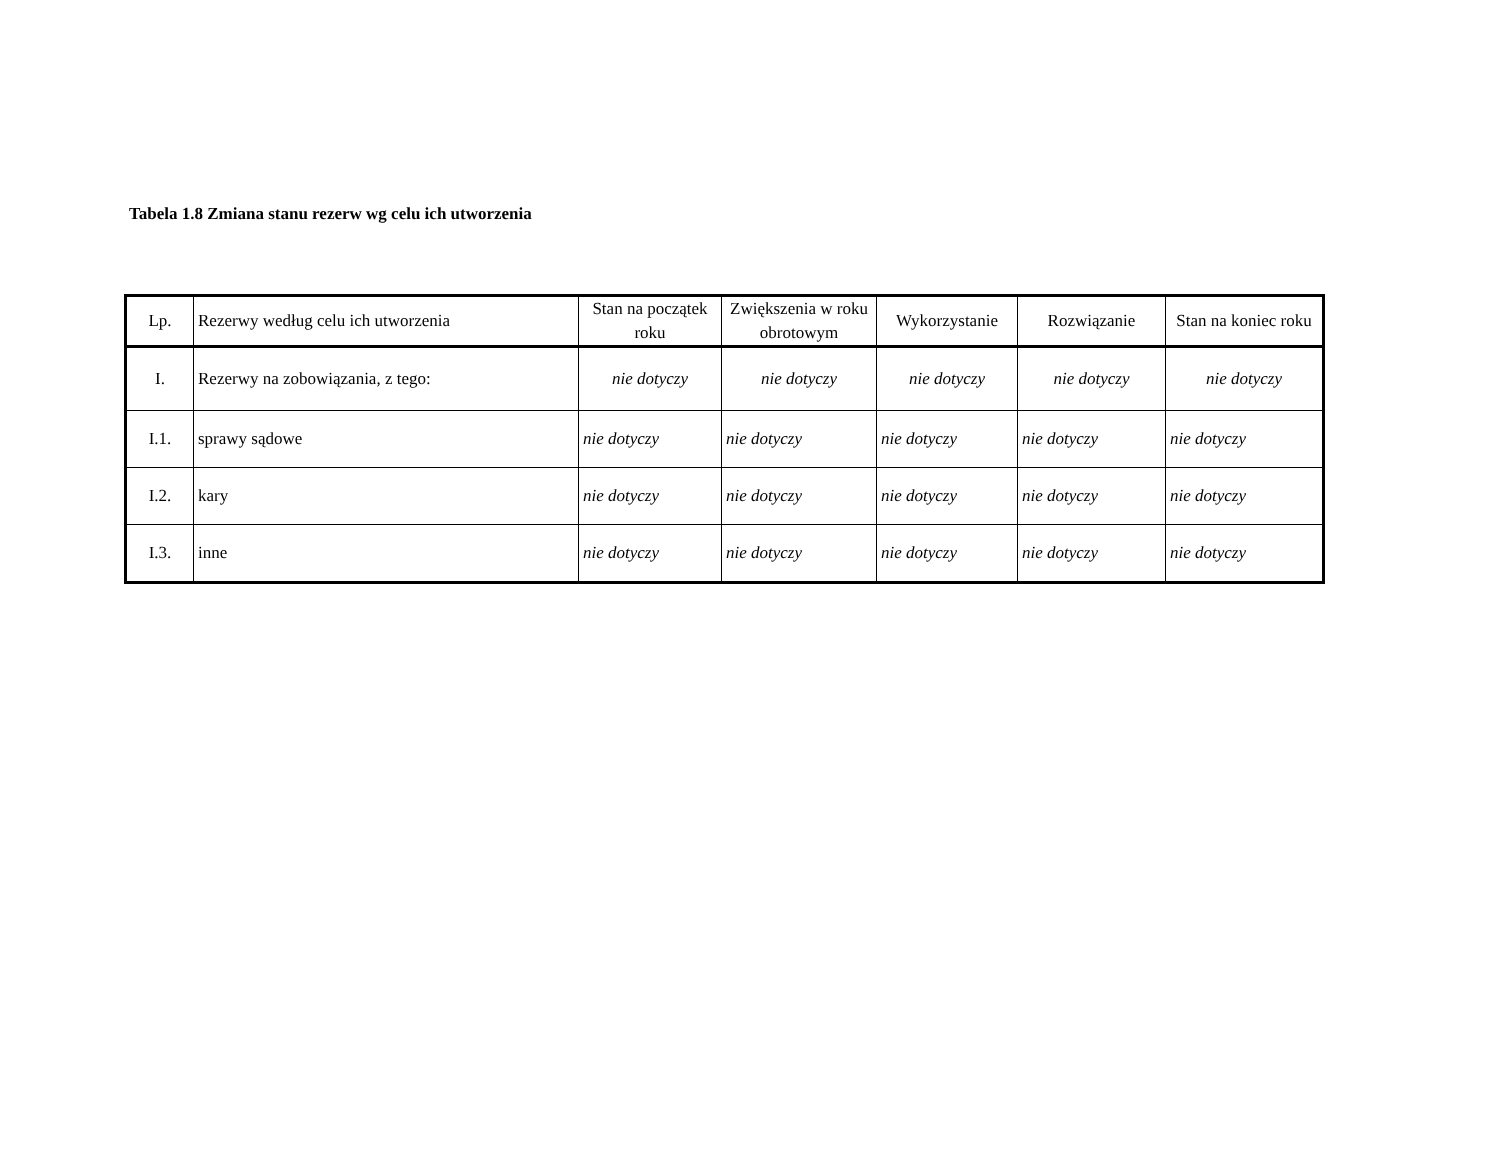Tabela 1.8 Zmiana stanu rezerw wg celu ich utworzenia
| Lp. | Rezerwy według celu ich utworzenia | Stan na początek roku | Zwiększenia w roku obrotowym | Wykorzystanie | Rozwiązanie | Stan na koniec roku |
| --- | --- | --- | --- | --- | --- | --- |
| I. | Rezerwy na zobowiązania, z tego: | nie dotyczy | nie dotyczy | nie dotyczy | nie dotyczy | nie dotyczy |
| I.1. | sprawy sądowe | nie dotyczy | nie dotyczy | nie dotyczy | nie dotyczy | nie dotyczy |
| I.2. | kary | nie dotyczy | nie dotyczy | nie dotyczy | nie dotyczy | nie dotyczy |
| I.3. | inne | nie dotyczy | nie dotyczy | nie dotyczy | nie dotyczy | nie dotyczy |